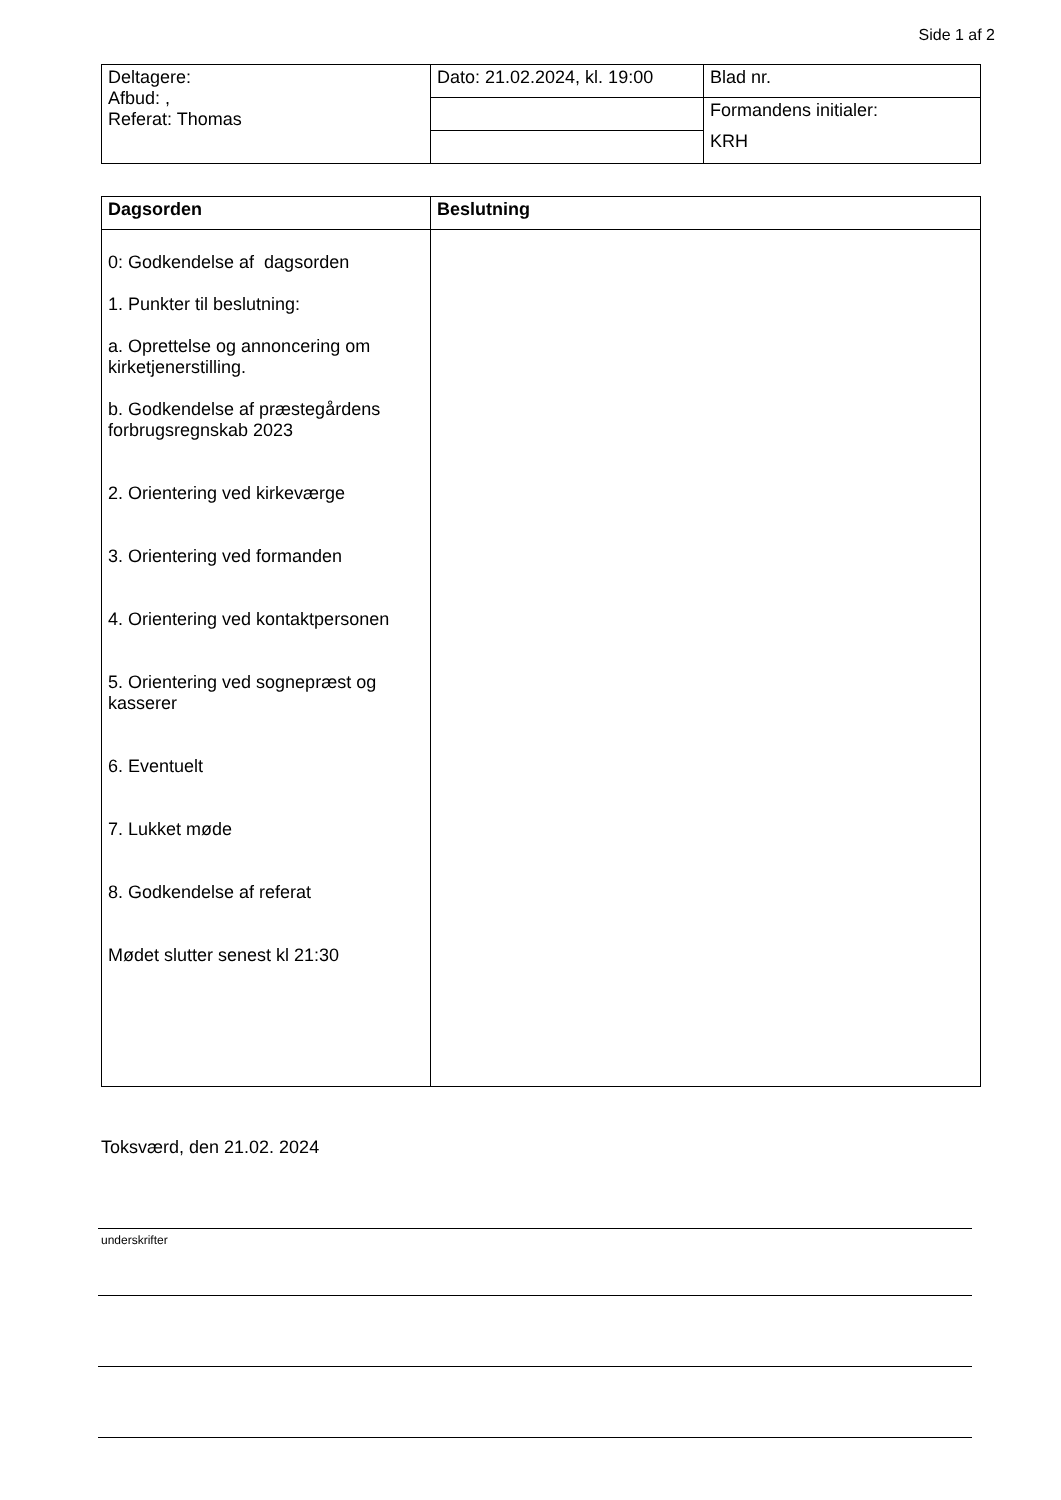Side 1 af 2
| Deltagere: Afbud: , Referat: Thomas | Dato: 21.02.2024, kl. 19:00 | Blad nr. |
| | | Formandens initialer: KRH |
| Dagsorden | Beslutning |
| --- | --- |
| 0: Godkendelse af dagsorden 1. Punkter til beslutning: a. Oprettelse og annoncering om kirketjenerstilling. b. Godkendelse af præstegårdens forbrugsregnskab 2023 2. Orientering ved kirkeværge 3. Orientering ved formanden 4. Orientering ved kontaktpersonen 5. Orientering ved sognepræst og kasserer 6. Eventuelt 7. Lukket møde 8. Godkendelse af referat Mødet slutter senest kl 21:30 | |
Toksværd, den 21.02. 2024
underskrifter